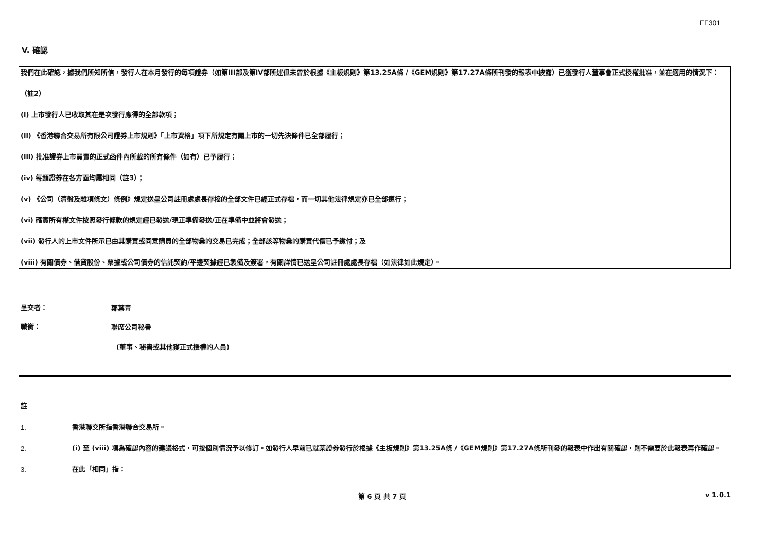FF301
V. 確認
我們在此確認，據我們所知所信，發行人在本月發行的每項證券（如第III部及第IV部所述但未曾於根據《主板規則》第13.25A條 /《GEM規則》第17.27A條所刊發的報表中披露）已獲發行人董事會正式授權批准，並在適用的情況下：
（註2）
(i) 上市發行人已收取其在是次發行應得的全部款項；
(ii) 《香港聯合交易所有限公司證券上市規則》「上市資格」項下所規定有關上市的一切先決條件已全部履行；
(iii) 批准證券上市買賣的正式函件內所載的所有條件（如有）已予履行；
(iv) 每類證券在各方面均屬相同（註3）；
(v) 《公司（清盤及雜項條文）條例》規定送呈公司註冊處處長存檔的全部文件已經正式存檔，而一切其他法律規定亦已全部遵行；
(vi) 確實所有權文件按照發行條款的規定經已發送/現正準備發送/正在準備中並將會發送；
(vii) 發行人的上市文件所示已由其購買或同意購買的全部物業的交易已完成；全部該等物業的購買代價已予繳付；及
(viii) 有關債券、借貸股份、票據或公司債券的信託契約/平邊契據經已製備及簽署，有關詳情已送呈公司註冊處處長存檔（如法律如此規定）。
呈交者： 鄭葉青
職銜： 聯席公司秘書
(董事、秘書或其他獲正式授權的人員)
註
1. 香港聯交所指香港聯合交易所。
2. (i) 至 (viii) 項為確認內容的建議格式，可按個別情況予以修訂。如發行人早前已就某證券發行於根據《主板規則》第13.25A條 /《GEM規則》第17.27A條所刊發的報表中作出有關確認，則不需要於此報表再作確認。
3. 在此「相同」指：
第 6 頁 共 7 頁 v 1.0.1